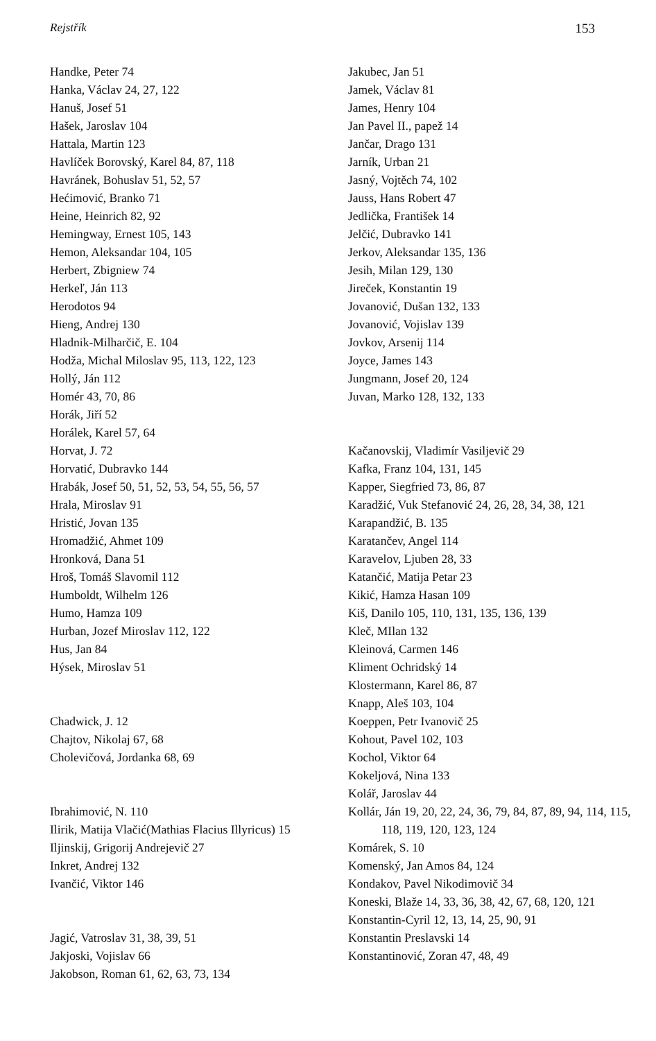Rejstřík 153
Handke, Peter 74
Hanka, Václav 24, 27, 122
Hanuš, Josef 51
Hašek, Jaroslav 104
Hattala, Martin 123
Havlíček Borovský, Karel 84, 87, 118
Havránek, Bohuslav 51, 52, 57
Hećimović, Branko 71
Heine, Heinrich 82, 92
Hemingway, Ernest 105, 143
Hemon, Aleksandar 104, 105
Herbert, Zbigniew 74
Herkeľ, Ján 113
Herodotos 94
Hieng, Andrej 130
Hladnik-Milharčič, E. 104
Hodža, Michal Miloslav 95, 113, 122, 123
Hollý, Ján 112
Homér 43, 70, 86
Horák, Jiří 52
Horálek, Karel 57, 64
Horvat, J. 72
Horvatić, Dubravko 144
Hrabák, Josef 50, 51, 52, 53, 54, 55, 56, 57
Hrala, Miroslav 91
Hristić, Jovan 135
Hromadžić, Ahmet 109
Hronková, Dana 51
Hroš, Tomáš Slavomil 112
Humboldt, Wilhelm 126
Humo, Hamza 109
Hurban, Jozef Miroslav 112, 122
Hus, Jan 84
Hýsek, Miroslav 51
Chadwick, J. 12
Chajtov, Nikolaj 67, 68
Cholevičová, Jordanka 68, 69
Ibrahimović, N. 110
Ilirik, Matija Vlačić(Mathias Flacius Illyricus) 15
Iljinskij, Grigorij Andrejevič 27
Inkret, Andrej 132
Ivančić, Viktor 146
Jagić, Vatroslav 31, 38, 39, 51
Jakjoski, Vojislav 66
Jakobson, Roman 61, 62, 63, 73, 134
Jakubec, Jan 51
Jamek, Václav 81
James, Henry 104
Jan Pavel II., papež 14
Jančar, Drago 131
Jarník, Urban 21
Jasný, Vojtěch 74, 102
Jauss, Hans Robert 47
Jedlička, František 14
Jelčić, Dubravko 141
Jerkov, Aleksandar 135, 136
Jesih, Milan 129, 130
Jireček, Konstantin 19
Jovanović, Dušan 132, 133
Jovanović, Vojislav 139
Jovkov, Arsenij 114
Joyce, James 143
Jungmann, Josef 20, 124
Juvan, Marko 128, 132, 133
Kačanovskij, Vladimír Vasiljevič 29
Kafka, Franz 104, 131, 145
Kapper, Siegfried 73, 86, 87
Karadžić, Vuk Stefanović 24, 26, 28, 34, 38, 121
Karapandžić, B. 135
Karatančev, Angel 114
Karavelov, Ljuben 28, 33
Katančić, Matija Petar 23
Kikić, Hamza Hasan 109
Kiš, Danilo 105, 110, 131, 135, 136, 139
Kleč, MIlan 132
Kleinová, Carmen 146
Kliment Ochridský 14
Klostermann, Karel 86, 87
Knapp, Aleš 103, 104
Koeppen, Petr Ivanovič 25
Kohout, Pavel 102, 103
Kochol, Viktor 64
Kokeljová, Nina 133
Kolář, Jaroslav 44
Kollár, Ján 19, 20, 22, 24, 36, 79, 84, 87, 89, 94, 114, 115, 118, 119, 120, 123, 124
Komárek, S. 10
Komenský, Jan Amos 84, 124
Kondakov, Pavel Nikodimovič 34
Koneski, Blaže 14, 33, 36, 38, 42, 67, 68, 120, 121
Konstantin-Cyril 12, 13, 14, 25, 90, 91
Konstantin Preslavski 14
Konstantinović, Zoran 47, 48, 49